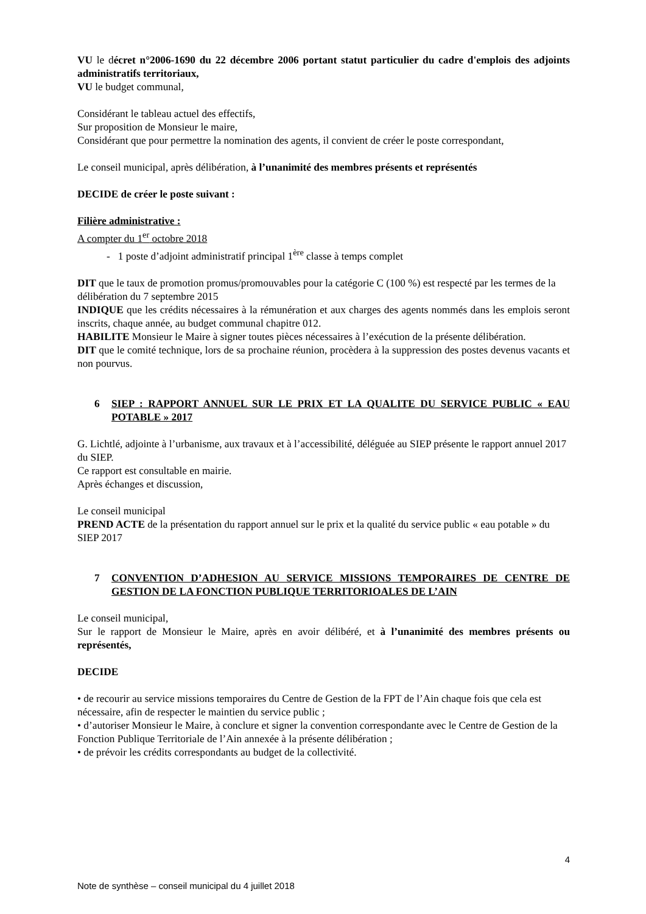VU le décret n°2006-1690 du 22 décembre 2006 portant statut particulier du cadre d'emplois des adjoints administratifs territoriaux,
VU le budget communal,
Considérant le tableau actuel des effectifs,
Sur proposition de Monsieur le maire,
Considérant que pour permettre la nomination des agents, il convient de créer le poste correspondant,
Le conseil municipal, après délibération, à l’unanimité des membres présents et représentés
DECIDE de créer le poste suivant :
Filière administrative :
A compter du 1<sup>er</sup> octobre 2018
- 1 poste d’adjoint administratif principal 1<sup>ère</sup> classe à temps complet
DIT que le taux de promotion promus/promouvables pour la catégorie C (100 %) est respecté par les termes de la délibération du 7 septembre 2015
INDIQUE que les crédits nécessaires à la rémunération et aux charges des agents nommés dans les emplois seront inscrits, chaque année, au budget communal chapitre 012.
HABILITE Monsieur le Maire à signer toutes pièces nécessaires à l’exécution de la présente délibération.
DIT que le comité technique, lors de sa prochaine réunion, procèdera à la suppression des postes devenus vacants et non pourvus.
6 SIEP : RAPPORT ANNUEL SUR LE PRIX ET LA QUALITE DU SERVICE PUBLIC « EAU POTABLE » 2017
G. Lichtlé, adjointe à l’urbanisme, aux travaux et à l’accessibilité, déléguée au SIEP présente le rapport annuel 2017 du SIEP.
Ce rapport est consultable en mairie.
Après échanges et discussion,
Le conseil municipal
PREND ACTE de la présentation du rapport annuel sur le prix et la qualité du service public « eau potable » du SIEP 2017
7 CONVENTION D’ADHESION AU SERVICE MISSIONS TEMPORAIRES DE CENTRE DE GESTION DE LA FONCTION PUBLIQUE TERRITORIOALES DE L’AIN
Le conseil municipal,
Sur le rapport de Monsieur le Maire, après en avoir délibéré, et à l’unanimité des membres présents ou représentés,
DECIDE
• de recourir au service missions temporaires du Centre de Gestion de la FPT de l’Ain chaque fois que cela est nécessaire, afin de respecter le maintien du service public ;
• d’autoriser Monsieur le Maire, à conclure et signer la convention correspondante avec le Centre de Gestion de la Fonction Publique Territoriale de l’Ain annexée à la présente délibération ;
• de prévoir les crédits correspondants au budget de la collectivité.
4
Note de synthèse – conseil municipal du 4 juillet 2018